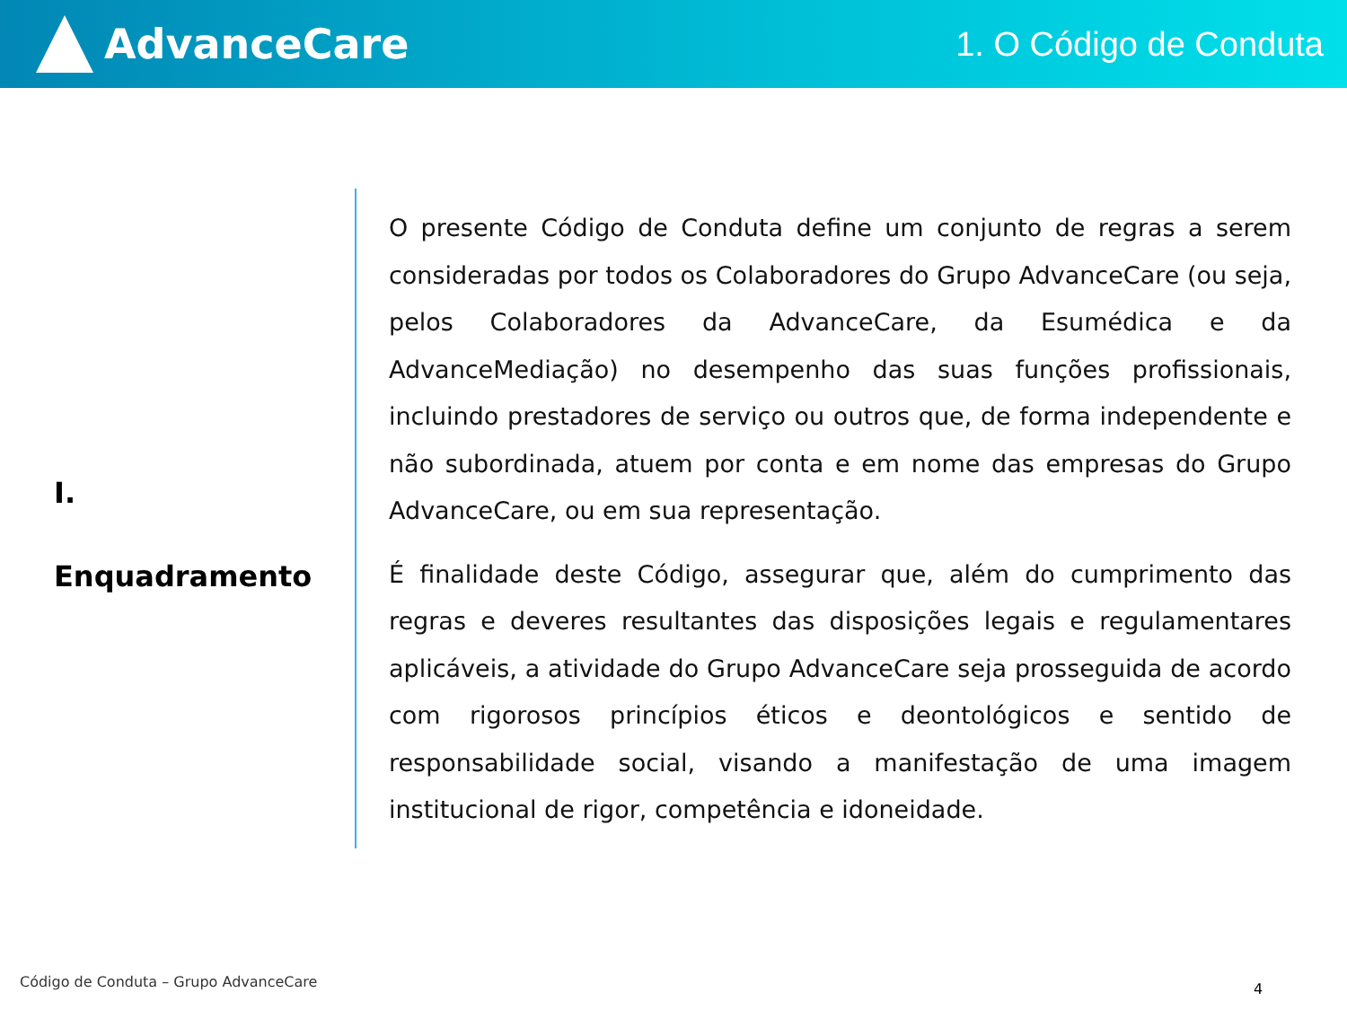AdvanceCare
1. O Código de Conduta
I.
Enquadramento
O presente Código de Conduta define um conjunto de regras a serem consideradas por todos os Colaboradores do Grupo AdvanceCare (ou seja, pelos Colaboradores da AdvanceCare, da Esumédica e da AdvanceMediação) no desempenho das suas funções profissionais, incluindo prestadores de serviço ou outros que, de forma independente e não subordinada, atuem por conta e em nome das empresas do Grupo AdvanceCare, ou em sua representação.
É finalidade deste Código, assegurar que, além do cumprimento das regras e deveres resultantes das disposições legais e regulamentares aplicáveis, a atividade do Grupo AdvanceCare seja prosseguida de acordo com rigorosos princípios éticos e deontológicos e sentido de responsabilidade social, visando a manifestação de uma imagem institucional de rigor, competência e idoneidade.
Código de Conduta – Grupo AdvanceCare
4